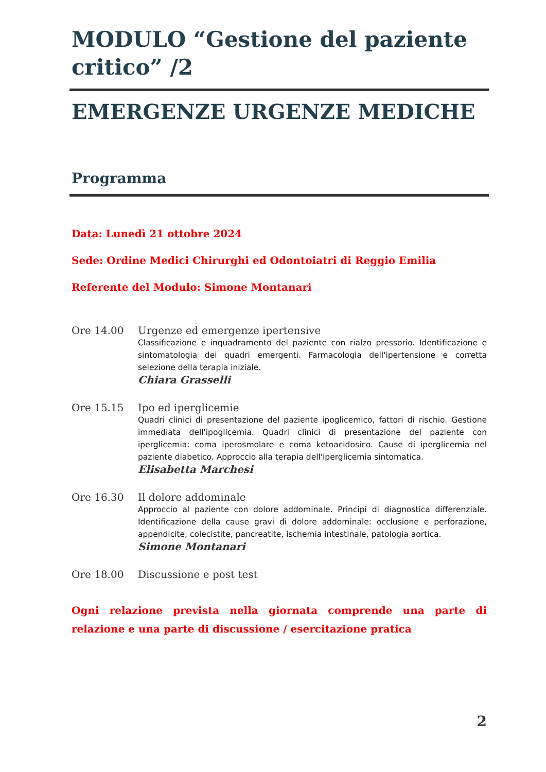MODULO “Gestione del paziente critico” /2
EMERGENZE URGENZE MEDICHE
Programma
Data: Lunedì 21 ottobre 2024
Sede: Ordine Medici Chirurghi ed Odontoiatri di Reggio Emilia
Referente del Modulo: Simone Montanari
Ore 14.00 Urgenze ed emergenze ipertensive
Classificazione e inquadramento del paziente con rialzo pressorio. Identificazione e sintomatologia dei quadri emergenti. Farmacologia dell'ipertensione e corretta selezione della terapia iniziale.
Chiara Grasselli
Ore 15.15 Ipo ed iperglicemie
Quadri clinici di presentazione del paziente ipoglicemico, fattori di rischio. Gestione immediata dell'ipoglicemia. Quadri clinici di presentazione del paziente con iperglicemia: coma iperosmolare e coma ketoacidosico. Cause di iperglicemia nel paziente diabetico. Approccio alla terapia dell'iperglicemia sintomatica.
Elisabetta Marchesi
Ore 16.30 Il dolore addominale
Approccio al paziente con dolore addominale. Principi di diagnostica differenziale. Identificazione della cause gravi di dolore addominale: occlusione e perforazione, appendicite, colecistite, pancreatite, ischemia intestinale, patologia aortica.
Simone Montanari
Ore 18.00 Discussione e post test
Ogni relazione prevista nella giornata comprende una parte di relazione e una parte di discussione / esercitazione pratica
2